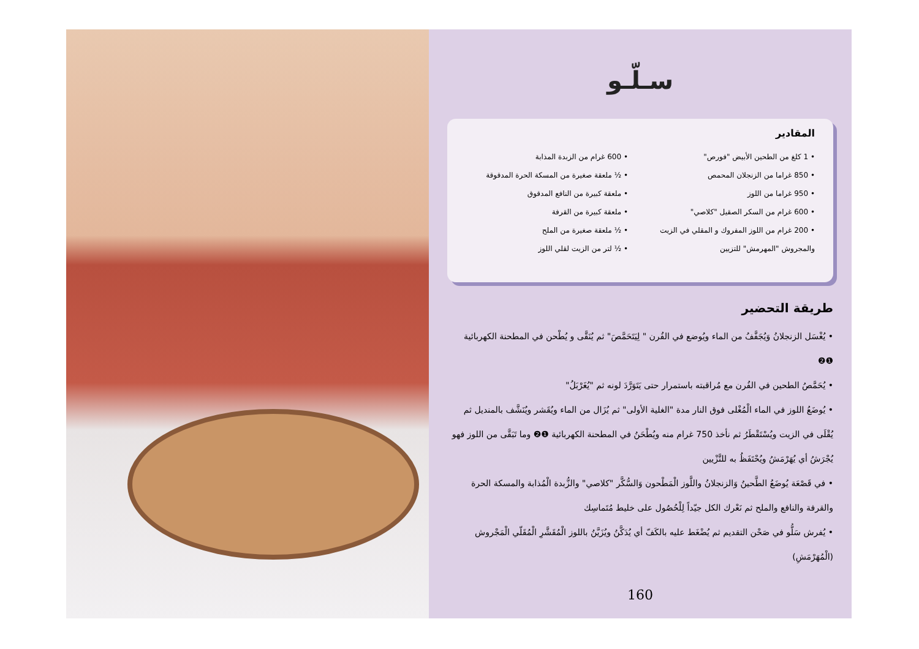سـلّـو
المقادير
• 1 كلغ من الطحين الأبيض "فورص"
• 850 غراما من الزنجلان المحمص
• 950 غراما من اللوز
• 600 غرام من السكر الصقيل "كلاصي"
• 200 غرام من اللوز المفروك و المقلي في الزيت والمجروش "المهرمش" للتزيين
• 600 غرام من الزبدة المذابة
• ½ ملعقة صغيرة من المسكة الحرة المدقوقة
• ملعقة كبيرة من النافع المدقوق
• ملعقة كبيرة من القرفة
• ½ ملعقة صغيرة من الملح
• ½ لتر من الزيت لقلي اللوز
طريقة التحضير
• يُغْسَل الزنجلانُ وَيُجَفَّفُ من الماء ويُوضع في الفُرن " لِيَتَحَمَّصَ" ثم يُنَقَّى و يُطْحن في المطحنة الكهربائية ❶❷
• يُحَمَّصُ الطحين في الفُرن مع مُراقبته باستمرار حتى يَتَوَرَّدَ لونه ثم "يُغَرْبَلُ"
• يُوضَعُ اللوز في الماء الْمُغْلى فوق النار مدة "الغلية الأولى" ثم يُزَال من الماء ويُقَشر ويُنَشَّف بالمنديل ثم يُقْلَى في الزيت ويُسْتَقْطَرُ ثم نأخذ 750 غرام منه ويُطْحَنُ في المطحنة الكهربائية ❶❷ وما تَبَقَّى من اللوز فهو يُجْرَشُ أي يُهَرْمَشُ ويُحْتَفَظُ به للتَّزْيين
• في قَصْعَة يُوضَعُ الطَّحينُ وَالزنجلانُ واللَّوز الْمَطْحون وَالسُّكَّر "كلاصي" والزُّبدة الْمُذابة والمسكة الحرة والقرفة والنافع والملح ثم نَعْرك الكل جيّداً لِلْحُصُول على خليط مُتَماسِك
• يُفرش سَلُّو في صَحْن التقديم ثم يُضْغَط عليه بالكَفّ أي يُدَكَّنُ ويُزَيَّنُ باللوز الْمُقَشَّرِ الْمُقَلّي الْمَجْروش (الْمُهَرْمَشِ)
160